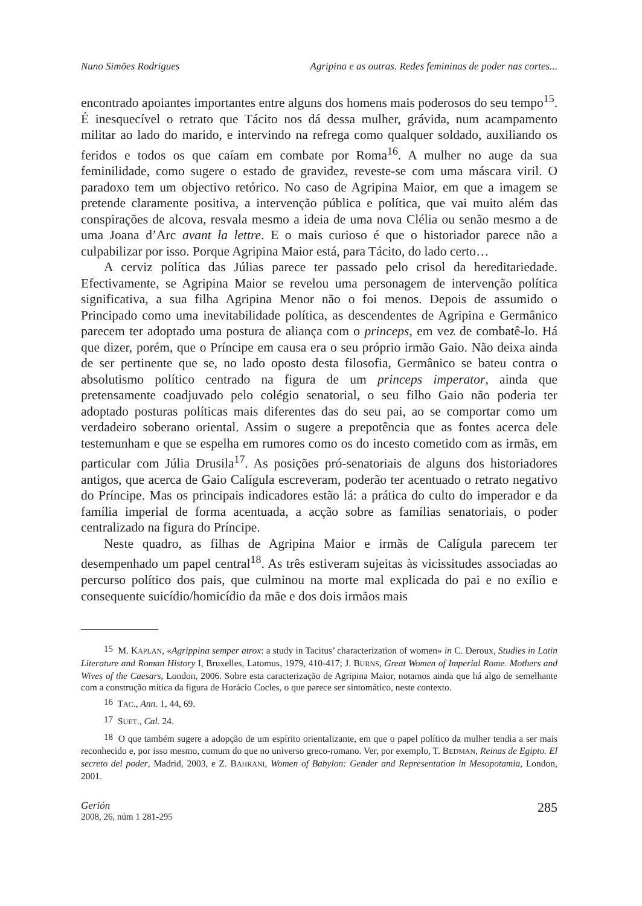Nuno Simões Rodrigues Agripina e as outras. Redes femininas de poder nas cortes...
encontrado apoiantes importantes entre alguns dos homens mais poderosos do seu tempo<sup>15</sup>. É inesquecível o retrato que Tácito nos dá dessa mulher, grávida, num acampamento militar ao lado do marido, e intervindo na refrega como qualquer soldado, auxiliando os feridos e todos os que caíam em combate por Roma<sup>16</sup>. A mulher no auge da sua feminilidade, como sugere o estado de gravidez, reveste-se com uma máscara viril. O paradoxo tem um objectivo retórico. No caso de Agripina Maior, em que a imagem se pretende claramente positiva, a intervenção pública e política, que vai muito além das conspirações de alcova, resvala mesmo a ideia de uma nova Clélia ou senão mesmo a de uma Joana d’Arc avant la lettre. E o mais curioso é que o historiador parece não a culpabilizar por isso. Porque Agripina Maior está, para Tácito, do lado certo…
A cerviz política das Júlias parece ter passado pelo crisol da hereditariedade. Efectivamente, se Agripina Maior se revelou uma personagem de intervenção política significativa, a sua filha Agripina Menor não o foi menos. Depois de assumido o Principado como uma inevitabilidade política, as descendentes de Agripina e Germânico parecem ter adoptado uma postura de aliança com o princeps, em vez de combatê-lo. Há que dizer, porém, que o Príncipe em causa era o seu próprio irmão Gaio. Não deixa ainda de ser pertinente que se, no lado oposto desta filosofia, Germânico se bateu contra o absolutismo político centrado na figura de um princeps imperator, ainda que pretensamente coadjuvado pelo colégio senatorial, o seu filho Gaio não poderia ter adoptado posturas políticas mais diferentes das do seu pai, ao se comportar como um verdadeiro soberano oriental. Assim o sugere a prepotência que as fontes acerca dele testemunham e que se espelha em rumores como os do incesto cometido com as irmãs, em particular com Júlia Drusila<sup>17</sup>. As posições pró-senatoriais de alguns dos historiadores antigos, que acerca de Gaio Calígula escreveram, poderão ter acentuado o retrato negativo do Príncipe. Mas os principais indicadores estão lá: a prática do culto do imperador e da família imperial de forma acentuada, a acção sobre as famílias senatoriais, o poder centralizado na figura do Príncipe.
Neste quadro, as filhas de Agripina Maior e irmãs de Calígula parecem ter desempenhado um papel central<sup>18</sup>. As três estiveram sujeitas às vicissitudes associadas ao percurso político dos pais, que culminou na morte mal explicada do pai e no exílio e consequente suicídio/homicídio da mãe e dos dois irmãos mais
<sup>15</sup> M. KAPLAN, «Agrippina semper atrox: a study in Tacitus’ characterization of women» in C. Deroux, Studies in Latin Literature and Roman History I, Bruxelles, Latomus, 1979, 410-417; J. BURNS, Great Women of Imperial Rome. Mothers and Wives of the Caesars, London, 2006. Sobre esta caracterização de Agripina Maior, notamos ainda que há algo de semelhante com a construção mítica da figura de Horácio Cocles, o que parece ser sintomático, neste contexto.
<sup>16</sup> TAC., Ann. 1, 44, 69.
<sup>17</sup> SUET., Cal. 24.
<sup>18</sup> O que também sugere a adopção de um espírito orientalizante, em que o papel político da mulher tendia a ser mais reconhecido e, por isso mesmo, comum do que no universo greco-romano. Ver, por exemplo, T. BEDMAN, Reinas de Egipto. El secreto del poder, Madrid, 2003, e Z. BAHRANI, Women of Babylon: Gender and Representation in Mesopotamia, London, 2001.
Gerión
2008, 26, núm 1 281-295
285